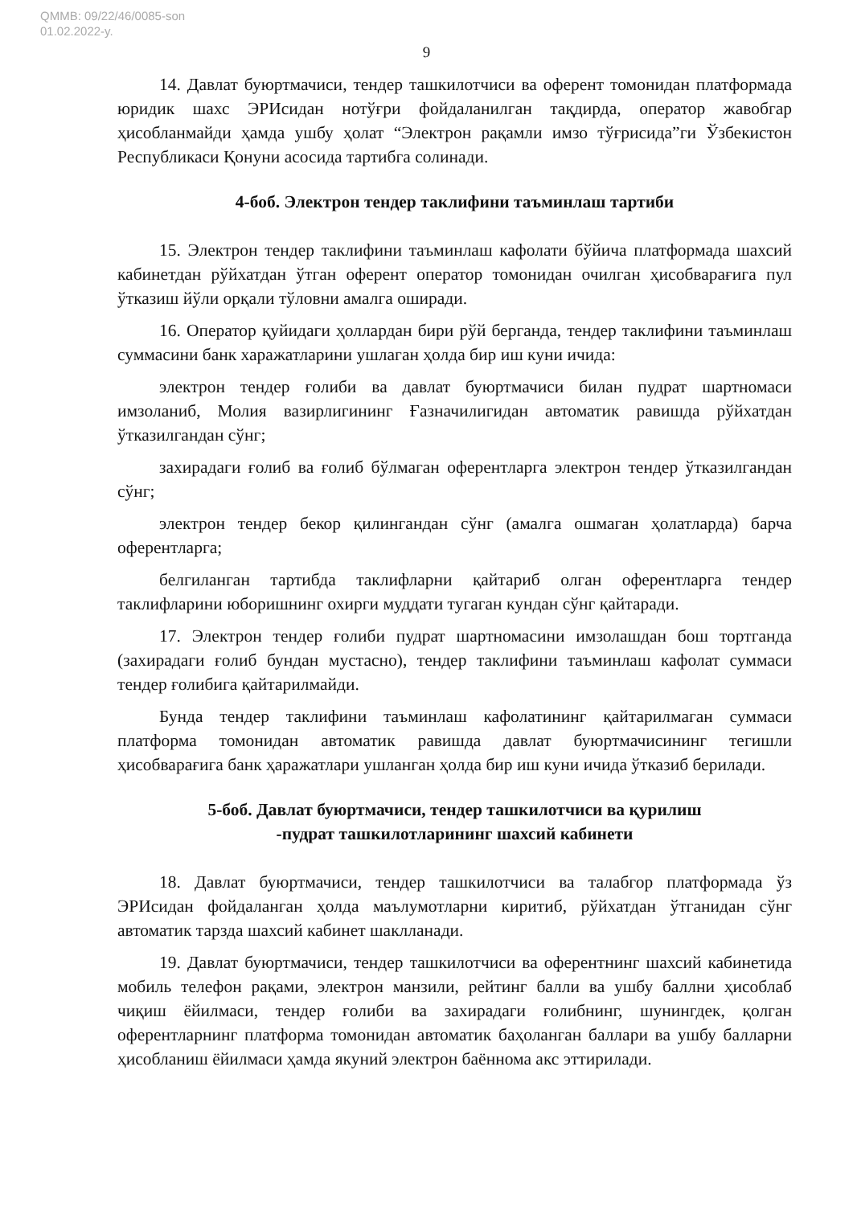QMMB: 09/22/46/0085-son
01.02.2022-y.
9
14. Давлат буюртмачиси, тендер ташкилотчиси ва оферент томонидан платформада юридик шахс ЭРИсидан нотўғри фойдаланилган тақдирда, оператор жавобгар ҳисобланмайди ҳамда ушбу ҳолат “Электрон рақамли имзо тўғрисида”ги Ўзбекистон Республикаси Қонуни асосида тартибга солинади.
4-боб. Электрон тендер таклифини таъминлаш тартиби
15. Электрон тендер таклифини таъминлаш кафолати бўйича платформада шахсий кабинетдан рўйхатдан ўтган оферент оператор томонидан очилган ҳисобварағига пул ўтказиш йўли орқали тўловни амалга оширади.
16. Оператор қуйидаги ҳоллардан бири рўй берганда, тендер таклифини таъминлаш суммасини банк харажатларини ушлаган ҳолда бир иш куни ичида:
электрон тендер ғолиби ва давлат буюртмачиси билан пудрат шартномаси имзоланиб, Молия вазирлигининг Ғазначилигидан автоматик равишда рўйхатдан ўтказилгандан сўнг;
захирадаги ғолиб ва ғолиб бўлмаган оферентларга электрон тендер ўтказилгандан сўнг;
электрон тендер бекор қилингандан сўнг (амалга ошмаган ҳолатларда) барча оферентларга;
белгиланган тартибда таклифларни қайтариб олган оферентларга тендер таклифларини юборишнинг охирги муддати тугаган кундан сўнг қайтаради.
17. Электрон тендер ғолиби пудрат шартномасини имзолашдан бош тортганда (захирадаги ғолиб бундан мустасно), тендер таклифини таъминлаш кафолат суммаси тендер ғолибига қайтарилмайди.
Бунда тендер таклифини таъминлаш кафолатининг қайтарилмаган суммаси платформа томонидан автоматик равишда давлат буюртмачисининг тегишли ҳисобварағига банк ҳаражатлари ушланган ҳолда бир иш куни ичида ўтказиб берилади.
5-боб. Давлат буюртмачиси, тендер ташкилотчиси ва қурилиш
-пудрат ташкилотларининг шахсий кабинети
18. Давлат буюртмачиси, тендер ташкилотчиси ва талабгор платформада ўз ЭРИсидан фойдаланган ҳолда маълумотларни киритиб, рўйхатдан ўтганидан сўнг автоматик тарзда шахсий кабинет шаклланади.
19. Давлат буюртмачиси, тендер ташкилотчиси ва оферентнинг шахсий кабинетида мобиль телефон рақами, электрон манзили, рейтинг балли ва ушбу баллни ҳисоблаб чиқиш ёйилмаси, тендер ғолиби ва захирадаги ғолибнинг, шунингдек, қолган оферентларнинг платформа томонидан автоматик баҳоланган баллари ва ушбу балларни ҳисобланиш ёйилмаси ҳамда якуний электрон баённома акс эттирилади.